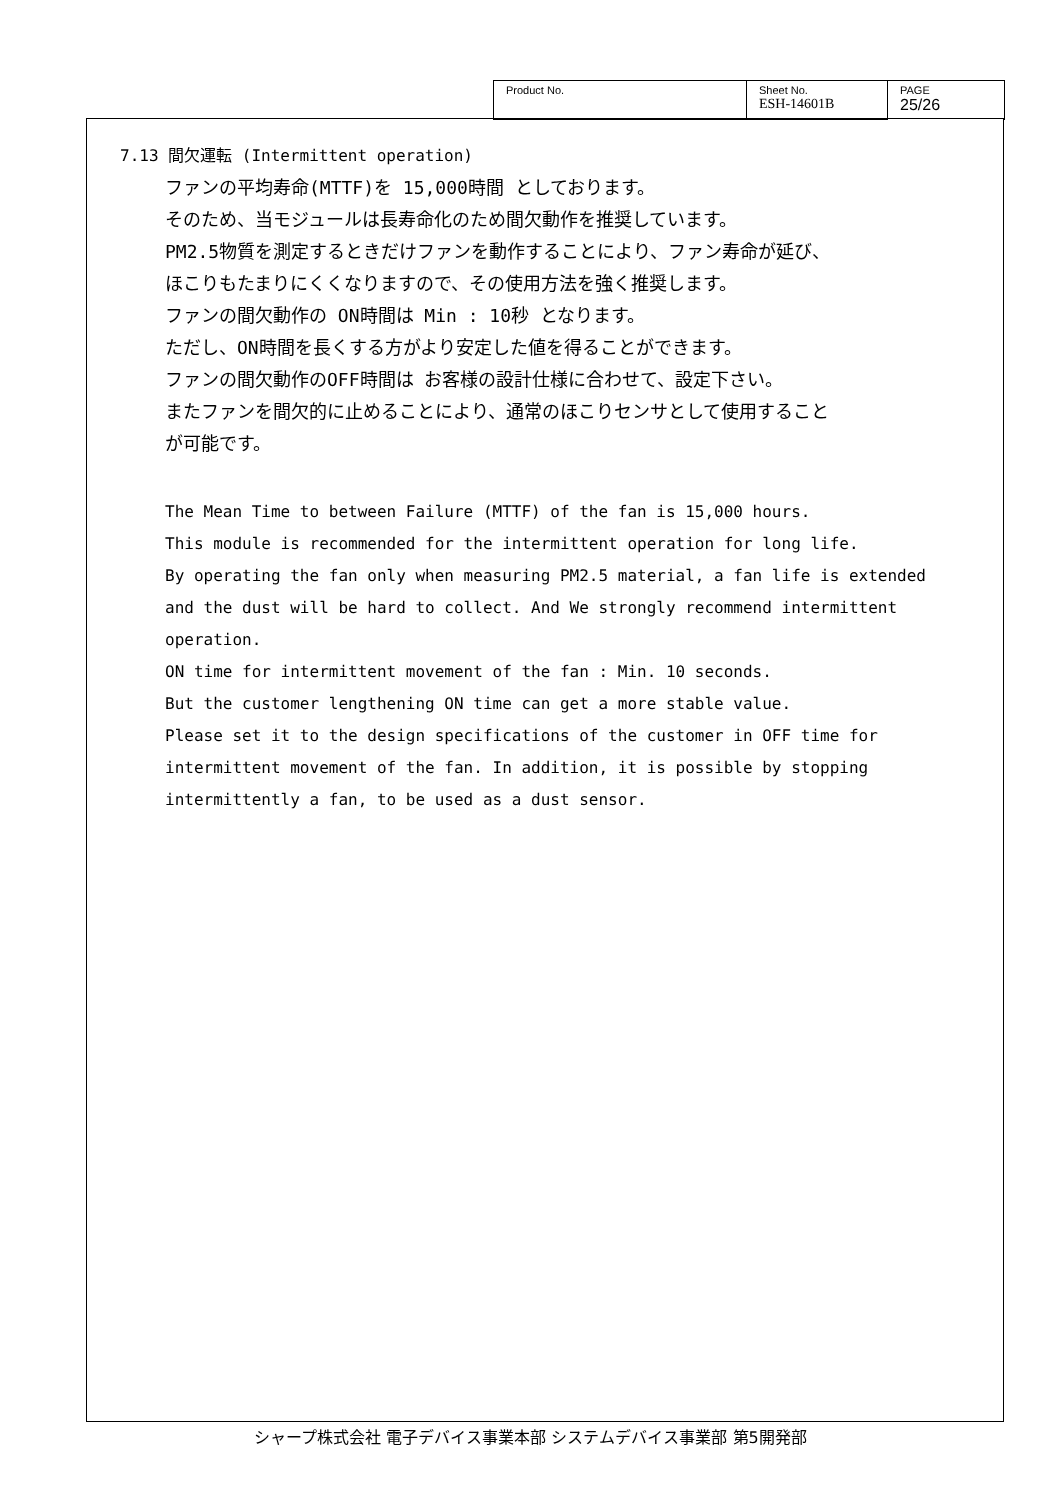| Product No. | Sheet No. ESH-14601B | PAGE 25/26 |
7.13 間欠運転 (Intermittent operation)
ファンの平均寿命(MTTF)を 15,000時間 としております。
そのため、当モジュールは長寿命化のため間欠動作を推奨しています。
PM2.5物質を測定するときだけファンを動作することにより、ファン寿命が延び、
ほこりもたまりにくくなりますので、その使用方法を強く推奨します。
ファンの間欠動作の ON時間は Min : 10秒 となります。
ただし、ON時間を長くする方がより安定した値を得ることができます。
ファンの間欠動作のOFF時間は お客様の設計仕様に合わせて、設定下さい。
またファンを間欠的に止めることにより、通常のほこりセンサとして使用すること
が可能です。
The Mean Time to between Failure (MTTF) of the fan is 15,000 hours.
This module is recommended for the intermittent operation for long life.
By operating the fan only when measuring PM2.5 material, a fan life is extended
and the dust will be hard to collect. And We strongly recommend intermittent
operation.
ON time for intermittent movement of the fan : Min. 10 seconds.
But the customer lengthening ON time can get a more stable value.
Please set it to the design specifications of the customer in OFF time for
intermittent movement of the fan. In addition, it is possible by stopping
intermittently a fan, to be used as a dust sensor.
シャープ株式会社 電子デバイス事業本部 システムデバイス事業部 第5開発部